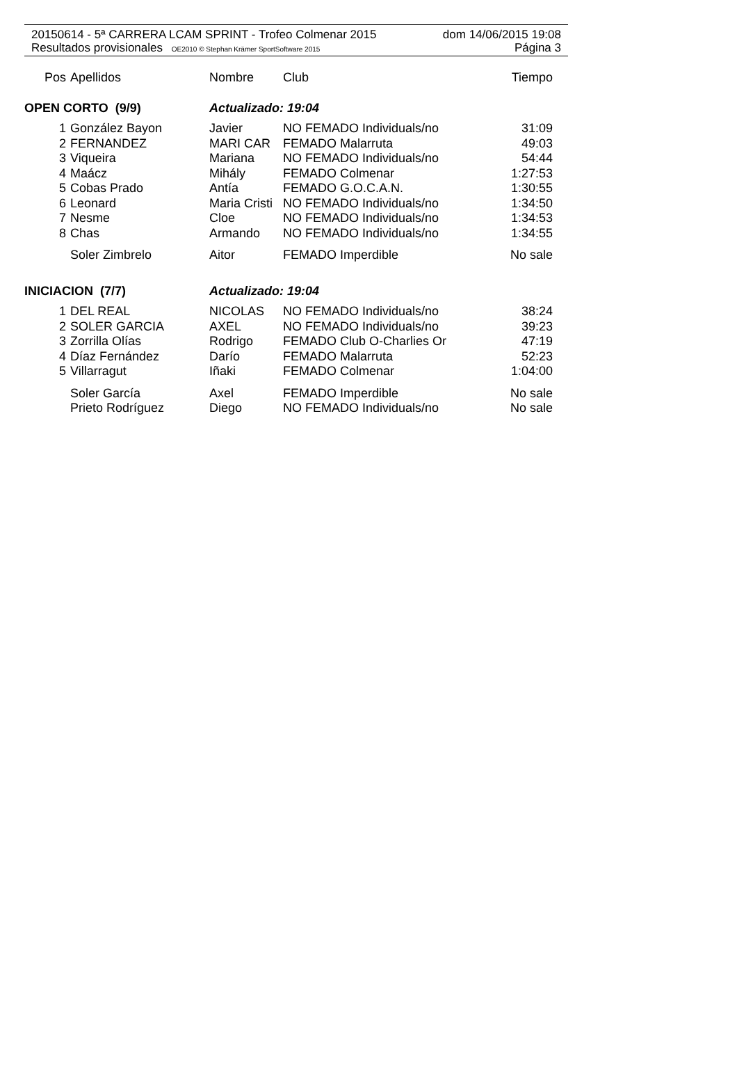20150614 - 5ª CARRERA LCAM SPRINT - Trofeo Colmenar 2015 dom 14/06/2015 19:08
Resultados provisionales OE2010 © Stephan Krämer SportSoftware 2015 Página 3
| Pos | Apellidos | Nombre | Club | Tiempo |
| --- | --- | --- | --- | --- |
| OPEN CORTO (9/9) | | Actualizado: 19:04 | | |
| 1 | González Bayon | Javier | NO FEMADO Individuals/no | 31:09 |
| 2 | FERNANDEZ | MARI CAR | FEMADO Malarruta | 49:03 |
| 3 | Viqueira | Mariana | NO FEMADO Individuals/no | 54:44 |
| 4 | Maácz | Mihály | FEMADO Colmenar | 1:27:53 |
| 5 | Cobas Prado | Antía | FEMADO G.O.C.A.N. | 1:30:55 |
| 6 | Leonard | Maria Cristi | NO FEMADO Individuals/no | 1:34:50 |
| 7 | Nesme | Cloe | NO FEMADO Individuals/no | 1:34:53 |
| 8 | Chas | Armando | NO FEMADO Individuals/no | 1:34:55 |
| | Soler Zimbrelo | Aitor | FEMADO Imperdible | No sale |
| INICIACION (7/7) | | Actualizado: 19:04 | | |
| 1 | DEL REAL | NICOLAS | NO FEMADO Individuals/no | 38:24 |
| 2 | SOLER GARCIA | AXEL | NO FEMADO Individuals/no | 39:23 |
| 3 | Zorrilla Olías | Rodrigo | FEMADO Club O-Charlies Or | 47:19 |
| 4 | Díaz Fernández | Darío | FEMADO Malarruta | 52:23 |
| 5 | Villarragut | Iñaki | FEMADO Colmenar | 1:04:00 |
| | Soler García | Axel | FEMADO Imperdible | No sale |
| | Prieto Rodríguez | Diego | NO FEMADO Individuals/no | No sale |